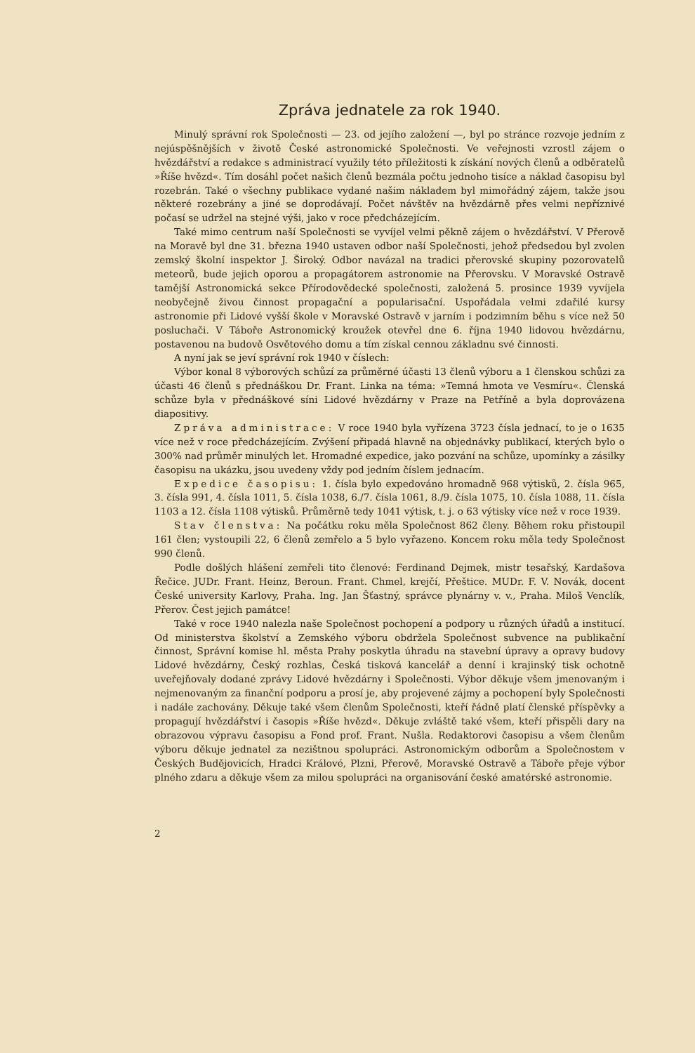Zpráva jednatele za rok 1940.
Minulý správní rok Společnosti — 23. od jejího založení —, byl po stránce rozvoje jedním z nejúspěšnějších v životě České astronomické Společnosti. Ve veřejnosti vzrostl zájem o hvězdářství a redakce s administrací využily této příležitosti k získání nových členů a odběratelů »Říše hvězd«. Tím dosáhl počet našich členů bezmála počtu jednoho tisíce a náklad časopisu byl rozebrán. Také o všechny publikace vydané našim nákladem byl mimořádný zájem, takže jsou některé rozebrány a jiné se doprodávají. Počet návštěv na hvězdárně přes velmi nepříznivé počasí se udržel na stejné výši, jako v roce předcházejícím.
Také mimo centrum naší Společnosti se vyvíjel velmi pěkně zájem o hvězdářství. V Přerově na Moravě byl dne 31. března 1940 ustaven odbor naší Společnosti, jehož předsedou byl zvolen zemský školní inspektor J. Široký. Odbor navázal na tradici přerovské skupiny pozorovatelů meteorů, bude jejich oporou a propagátorem astronomie na Přerovsku. V Moravské Ostravě tamější Astronomická sekce Přírodovědecké společnosti, založená 5. prosince 1939 vyvíjela neobyčejně živou činnost propagační a popularisační. Uspořádala velmi zdařilé kursy astronomie při Lidové vyšší škole v Moravské Ostravě v jarním i podzimním běhu s více než 50 posluchači. V Táboře Astronomický kroužek otevřel dne 6. října 1940 lidovou hvězdárnu, postavenou na budově Osvětového domu a tím získal cennou základnu své činnosti.
A nyní jak se jeví správní rok 1940 v číslech:
Výbor konal 8 výborových schůzí za průměrné účasti 13 členů výboru a 1 členskou schůzi za účasti 46 členů s přednáškou Dr. Frant. Linka na téma: »Temná hmota ve Vesmíru«. Členská schůze byla v přednáškové síni Lidové hvězdárny v Praze na Petříně a byla doprovázena diapositivy.
Zpráva administrace: V roce 1940 byla vyřízena 3723 čísla jednací, to je o 1635 více než v roce předcházejícím. Zvýšení připadá hlavně na objednávky publikací, kterých bylo o 300% nad průměr minulých let. Hromadné expedice, jako pozvání na schůze, upomínky a zásilky časopisu na ukázku, jsou uvedeny vždy pod jedním číslem jednacím.
Expedice časopisu: 1. čísla bylo expedováno hromadně 968 výtisků, 2. čísla 965, 3. čísla 991, 4. čísla 1011, 5. čísla 1038, 6./7. čísla 1061, 8./9. čísla 1075, 10. čísla 1088, 11. čísla 1103 a 12. čísla 1108 výtisků. Průměrně tedy 1041 výtisk, t. j. o 63 výtisky více než v roce 1939.
Stav členstva: Na počátku roku měla Společnost 862 členy. Během roku přistoupil 161 člen; vystoupili 22, 6 členů zemřelo a 5 bylo vyřazeno. Koncem roku měla tedy Společnost 990 členů.
Podle došlých hlášení zemřeli tito členové: Ferdinand Dejmek, mistr tesařský, Kardašova Řečice. JUDr. Frant. Heinz, Beroun. Frant. Chmel, krejčí, Přeštice. MUDr. F. V. Novák, docent České university Karlovy, Praha. Ing. Jan Šťastný, správce plynárny v. v., Praha. Miloš Venclík, Přerov. Čest jejich památce!
Také v roce 1940 nalezla naše Společnost pochopení a podpory u různých úřadů a institucí. Od ministerstva školství a Zemského výboru obdržela Společnost subvence na publikační činnost, Správní komise hl. města Prahy poskytla úhradu na stavební úpravy a opravy budovy Lidové hvězdárny, Český rozhlas, Česká tisková kancelář a denní i krajinský tisk ochotně uveřejňovaly dodané zprávy Lidové hvězdárny i Společnosti. Výbor děkuje všem jmenovaným i nejmenovaným za finanční podporu a prosí je, aby projevené zájmy a pochopení byly Společnosti i nadále zachovány. Děkuje také všem členům Společnosti, kteří řádně platí členské příspěvky a propagují hvězdářství i časopis »Říše hvězd«. Děkuje zvláště také všem, kteří přispěli dary na obrazovou výpravu časopisu a Fond prof. Frant. Nušla. Redaktorovi časopisu a všem členům výboru děkuje jednatel za nezištnou spolupráci. Astronomickým odborům a Společnostem v Českých Budějovicích, Hradci Králové, Plzni, Přerově, Moravské Ostravě a Táboře přeje výbor plného zdaru a děkuje všem za milou spolupráci na organisování české amatérské astronomie.
2